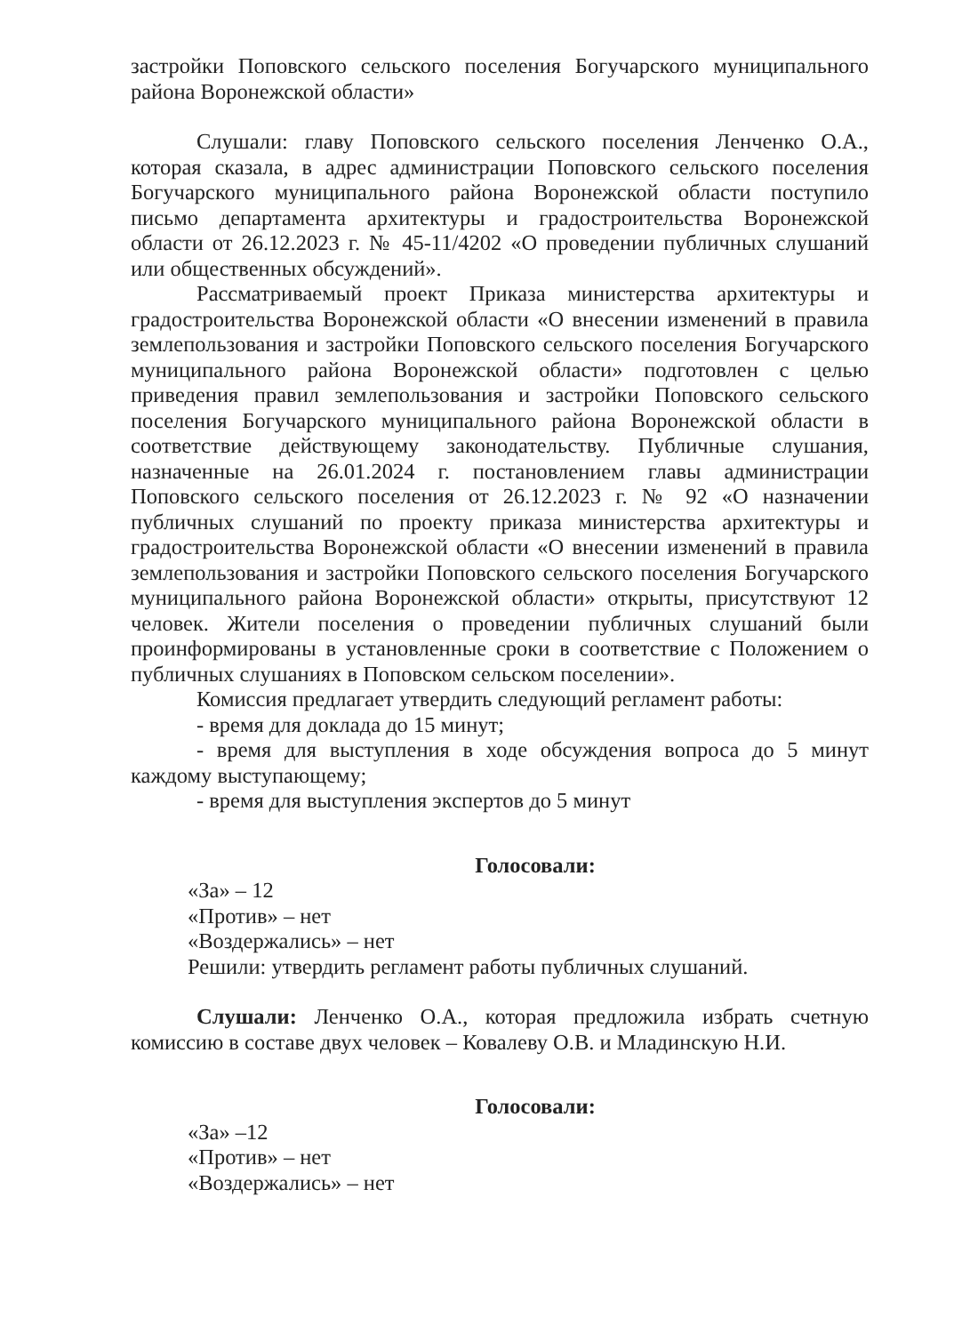застройки Поповского сельского поселения Богучарского муниципального района Воронежской области»
Слушали: главу Поповского сельского поселения Ленченко О.А., которая сказала, в адрес администрации Поповского сельского поселения Богучарского муниципального района Воронежской области поступило письмо департамента архитектуры и градостроительства Воронежской области от 26.12.2023 г. № 45-11/4202 «О проведении публичных слушаний или общественных обсуждений».
Рассматриваемый проект Приказа министерства архитектуры и градостроительства Воронежской области «О внесении изменений в правила землепользования и застройки Поповского сельского поселения Богучарского муниципального района Воронежской области» подготовлен с целью приведения правил землепользования и застройки Поповского сельского поселения Богучарского муниципального района Воронежской области в соответствие действующему законодательству. Публичные слушания, назначенные на 26.01.2024 г. постановлением главы администрации Поповского сельского поселения от 26.12.2023 г. № 92 «О назначении публичных слушаний по проекту приказа министерства архитектуры и градостроительства Воронежской области «О внесении изменений в правила землепользования и застройки Поповского сельского поселения Богучарского муниципального района Воронежской области» открыты, присутствуют 12 человек. Жители поселения о проведении публичных слушаний были проинформированы в установленные сроки в соответствие с Положением о публичных слушаниях в Поповском сельском поселении».
Комиссия предлагает утвердить следующий регламент работы:
- время для доклада до 15 минут;
- время для выступления в ходе обсуждения вопроса до 5 минут каждому выступающему;
- время для выступления экспертов до 5 минут
Голосовали:
«За» – 12
«Против» – нет
«Воздержались» – нет
Решили: утвердить регламент работы публичных слушаний.
Слушали: Ленченко О.А., которая предложила избрать счетную комиссию в составе двух человек – Ковалеву О.В. и Младинскую Н.И.
Голосовали:
«За» –12
«Против» – нет
«Воздержались» – нет